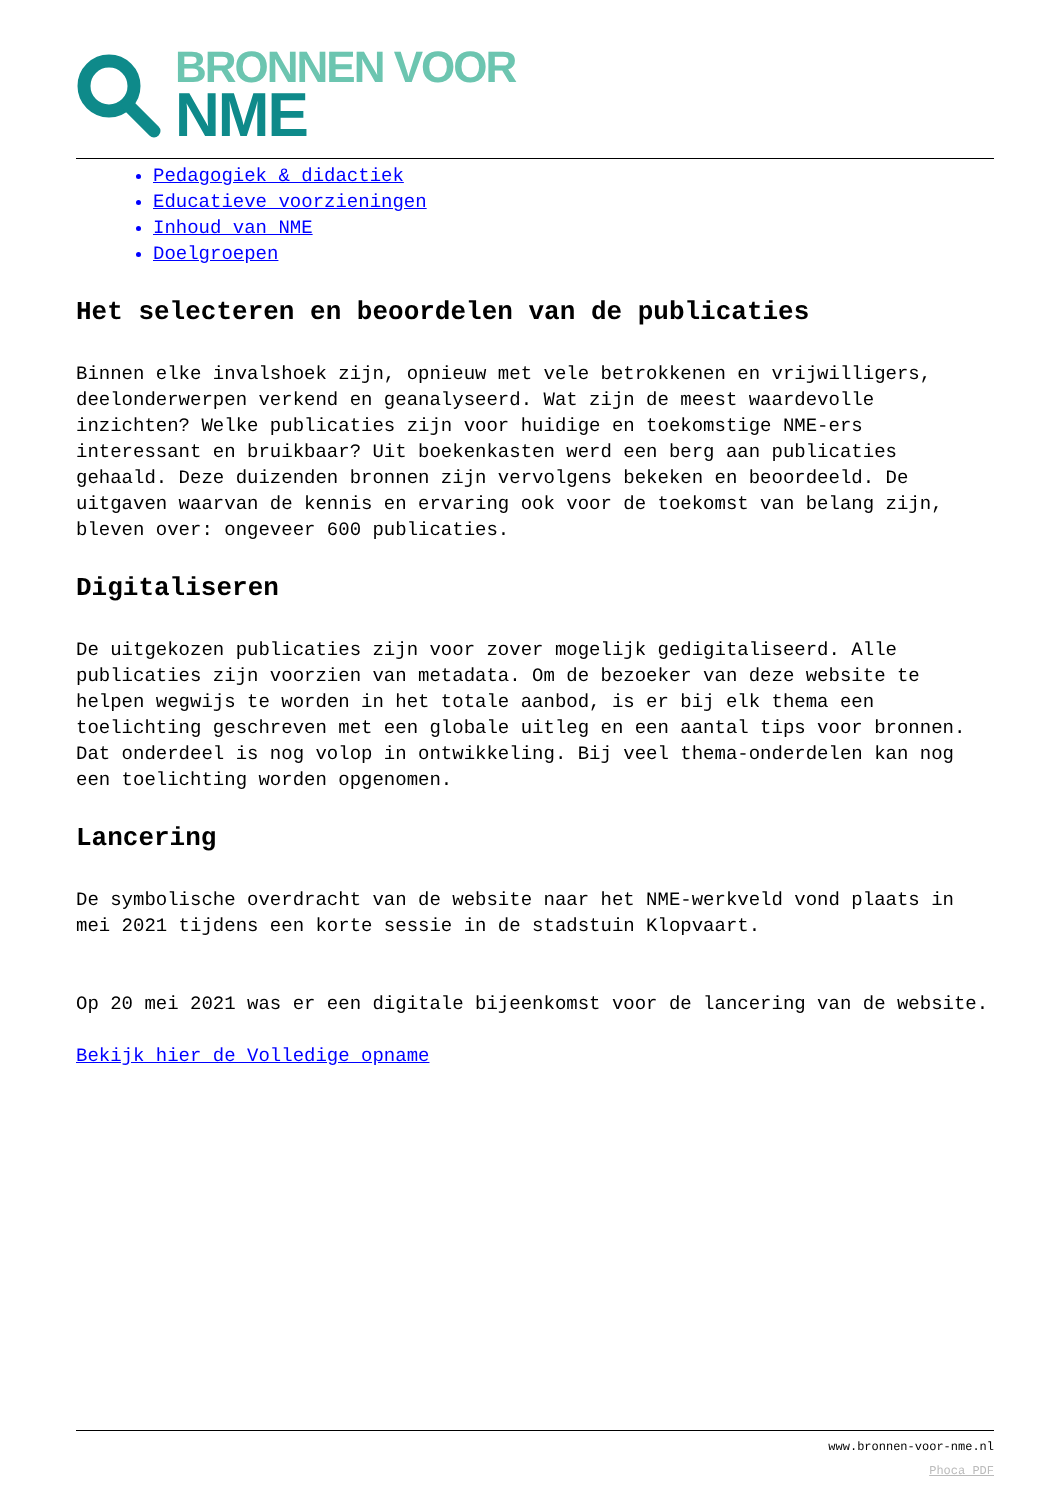BRONNEN VOOR
NME
Pedagogiek & didactiek
Educatieve voorzieningen
Inhoud van NME
Doelgroepen
Het selecteren en beoordelen van de publicaties
Binnen elke invalshoek zijn, opnieuw met vele betrokkenen en vrijwilligers, deelonderwerpen verkend en geanalyseerd. Wat zijn de meest waardevolle inzichten? Welke publicaties zijn voor huidige en toekomstige NME-ers interessant en bruikbaar? Uit boekenkasten werd een berg aan publicaties gehaald. Deze duizenden bronnen zijn vervolgens bekeken en beoordeeld. De uitgaven waarvan de kennis en ervaring ook voor de toekomst van belang zijn, bleven over: ongeveer 600 publicaties.
Digitaliseren
De uitgekozen publicaties zijn voor zover mogelijk gedigitaliseerd. Alle publicaties zijn voorzien van metadata. Om de bezoeker van deze website te helpen wegwijs te worden in het totale aanbod, is er bij elk thema een toelichting geschreven met een globale uitleg en een aantal tips voor bronnen. Dat onderdeel is nog volop in ontwikkeling. Bij veel thema-onderdelen kan nog een toelichting worden opgenomen.
Lancering
De symbolische overdracht van de website naar het NME-werkveld vond plaats in mei 2021 tijdens een korte sessie in de stadstuin Klopvaart.
Op 20 mei 2021 was er een digitale bijeenkomst voor de lancering van de website.
Bekijk hier de Volledige opname
www.bronnen-voor-nme.nl
Phoca PDF